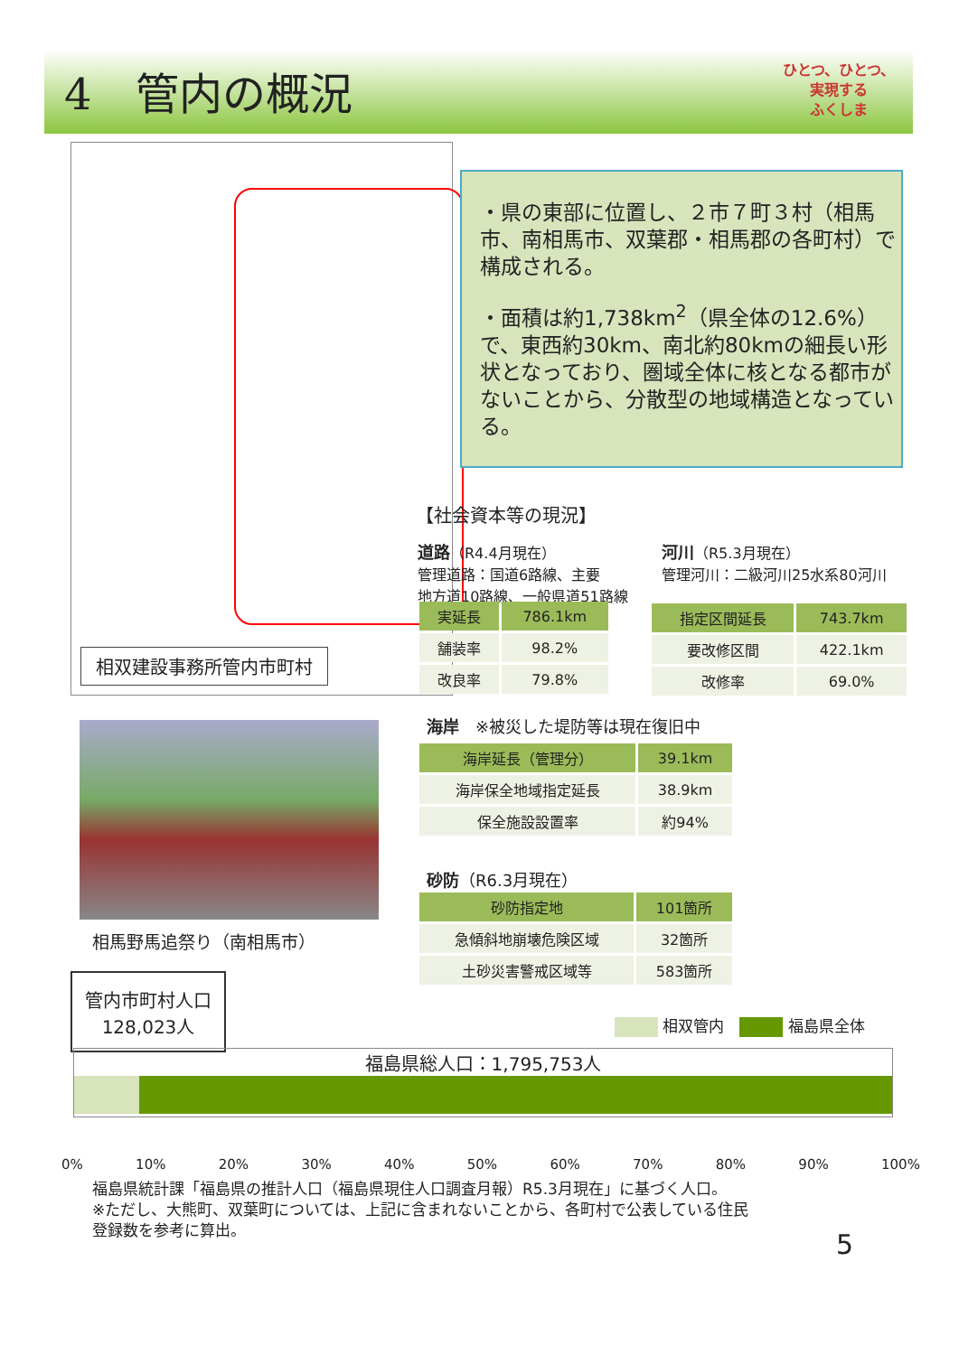4　管内の概況
ひとつ、ひとつ、
実現する
ふくしま
相双建設事務所管内市町村
・県の東部に位置し、２市７町３村（相馬市、南相馬市、双葉郡・相馬郡の各町村）で構成される。
・面積は約1,738km<sup>2</sup>（県全体の12.6%）で、東西約30km、南北約80kmの細長い形状となっており、圏域全体に核となる都市がないことから、分散型の地域構造となっている。
【社会資本等の現況】
道路（R4.4月現在）
管理道路：国道6路線、主要
地方道10路線、一般県道51路線
河川（R5.3月現在）
管理河川：二級河川25水系80河川
| 実延長 | 786.1km |
| --- | --- |
| 舗装率 | 98.2% |
| 改良率 | 79.8% |
| 指定区間延長 | 743.7km |
| --- | --- |
| 要改修区間 | 422.1km |
| 改修率 | 69.0% |
相馬野馬追祭り（南相馬市）
海岸　※被災した堤防等は現在復旧中
| 海岸延長（管理分） | 39.1km |
| --- | --- |
| 海岸保全地域指定延長 | 38.9km |
| 保全施設設置率 | 約94% |
砂防（R6.3月現在）
| 砂防指定地 | 101箇所 |
| --- | --- |
| 急傾斜地崩壊危険区域 | 32箇所 |
| 土砂災害警戒区域等 | 583箇所 |
管内市町村人口
128,023人
相双管内　 福島県全体
福島県総人口：1,795,753人
0% 10% 20% 30% 40% 50% 60% 70% 80% 90% 100%
福島県統計課「福島県の推計人口（福島県現住人口調査月報）R5.3月現在」に基づく人口。
※ただし、大熊町、双葉町については、上記に含まれないことから、各町村で公表している住民
登録数を参考に算出。
5